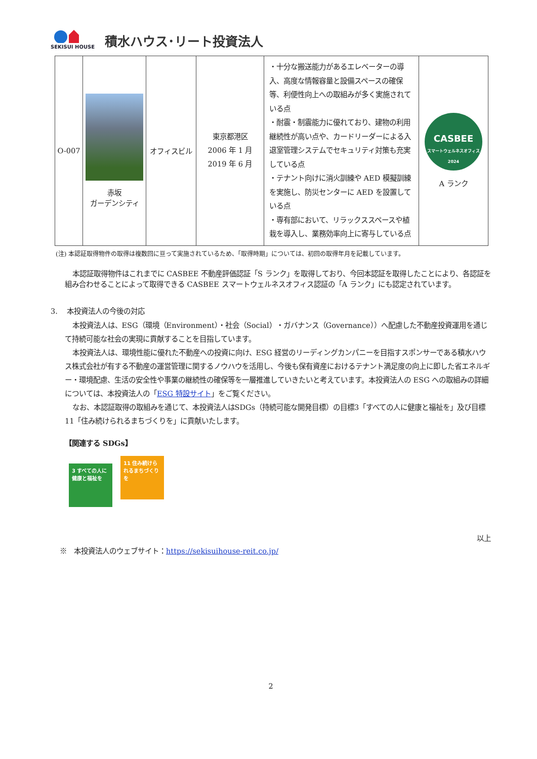SEKISUI HOUSE
積水ハウス･リート投資法人
| O-007 | 赤坂 ガーデンシティ | オフィスビル | 東京都港区 2006 年 1 月 2019 年 6 月 | ・十分な搬送能力があるエレベーターの導入、高度な情報容量と設備スペースの確保等、利便性向上への取組みが多く実施されている点 ・耐震・制震能力に優れており、建物の利用継続性が高い点や、カードリーダーによる入退室管理システムでセキュリティ対策も充実している点 ・テナント向けに消火訓練や AED 模擬訓練を実施し、防災センターに AED を設置している点 ・専有部において、リラックススペースや植栽を導入し、業務効率向上に寄与している点 | CASBEE スマートウェルネスオフィス 2024 A ランク |
(注) 本認証取得物件の取得は複数回に亘って実施されているため、「取得時期」については、初回の取得年月を記載しています。
本認証取得物件はこれまでに CASBEE 不動産評価認証「S ランク」を取得しており、今回本認証を取得したことにより、各認証を組み合わせることによって取得できる CASBEE スマートウェルネスオフィス認証の「A ランク」にも認定されています。
3. 本投資法人の今後の対応
本投資法人は、ESG（環境（Environment）・社会（Social）・ガバナンス（Governance））へ配慮した不動産投資運用を通じて持続可能な社会の実現に貢献することを目指しています。
本投資法人は、環境性能に優れた不動産への投資に向け、ESG 経営のリーディングカンパニーを目指すスポンサーである積水ハウス株式会社が有する不動産の運営管理に関するノウハウを活用し、今後も保有資産におけるテナント満足度の向上に即した省エネルギー・環境配慮、生活の安全性や事業の継続性の確保等を一層推進していきたいと考えています。本投資法人の ESG への取組みの詳細については、本投資法人の「ESG 特設サイト」をご覧ください。
なお、本認証取得の取組みを通じて、本投資法人はSDGs（持続可能な開発目標）の目標3「すべての人に健康と福祉を」及び目標11「住み続けられるまちづくりを」に貢献いたします。
【関連する SDGs】
3 すべての人に健康と福祉を 11 住み続けられるまちづくりを
以上
※　本投資法人のウェブサイト：https://sekisuihouse-reit.co.jp/
2